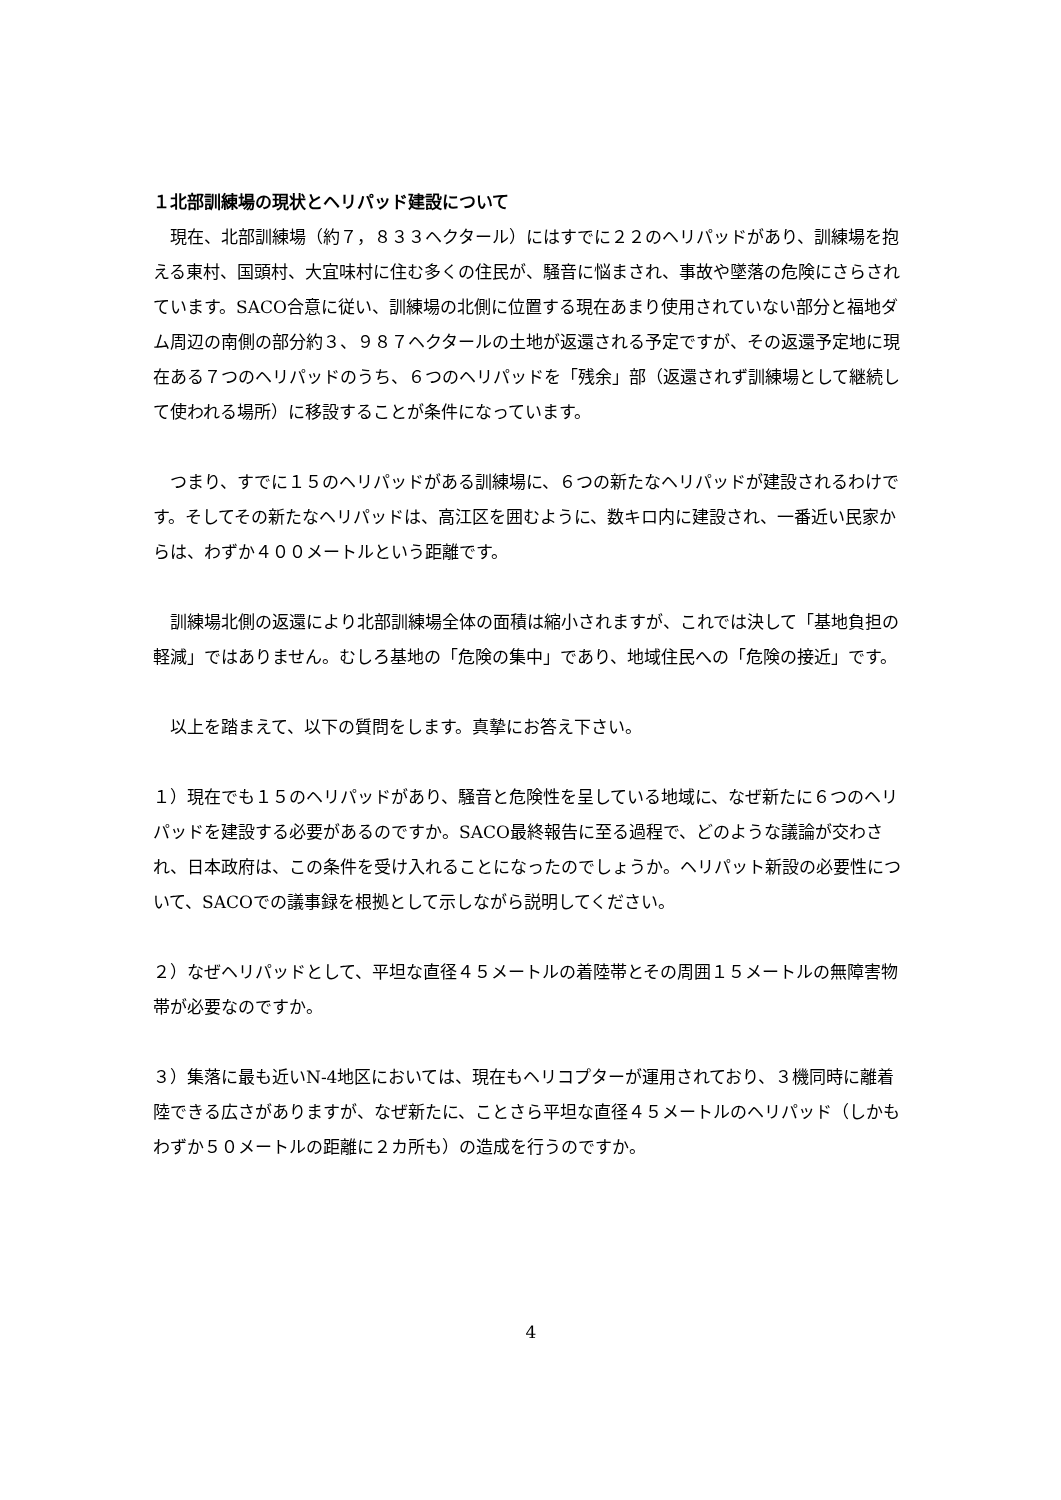１北部訓練場の現状とヘリパッド建設について
　現在、北部訓練場（約７，８３３ヘクタール）にはすでに２２のヘリパッドがあり、訓練場を抱える東村、国頭村、大宜味村に住む多くの住民が、騒音に悩まされ、事故や墜落の危険にさらされています。SACO合意に従い、訓練場の北側に位置する現在あまり使用されていない部分と福地ダム周辺の南側の部分約３、９８７ヘクタールの土地が返還される予定ですが、その返還予定地に現在ある７つのヘリパッドのうち、６つのヘリパッドを「残余」部（返還されず訓練場として継続して使われる場所）に移設することが条件になっています。
　つまり、すでに１５のヘリパッドがある訓練場に、６つの新たなヘリパッドが建設されるわけです。そしてその新たなヘリパッドは、高江区を囲むように、数キロ内に建設され、一番近い民家からは、わずか４００メートルという距離です。
　訓練場北側の返還により北部訓練場全体の面積は縮小されますが、これでは決して「基地負担の軽減」ではありません。むしろ基地の「危険の集中」であり、地域住民への「危険の接近」です。
　以上を踏まえて、以下の質問をします。真摯にお答え下さい。
１）現在でも１５のヘリパッドがあり、騒音と危険性を呈している地域に、なぜ新たに６つのヘリパッドを建設する必要があるのですか。SACO最終報告に至る過程で、どのような議論が交わされ、日本政府は、この条件を受け入れることになったのでしょうか。ヘリパット新設の必要性について、SACOでの議事録を根拠として示しながら説明してください。
２）なぜヘリパッドとして、平坦な直径４５メートルの着陸帯とその周囲１５メートルの無障害物帯が必要なのですか。
３）集落に最も近いN-4地区においては、現在もヘリコプターが運用されており、３機同時に離着陸できる広さがありますが、なぜ新たに、ことさら平坦な直径４５メートルのヘリパッド（しかもわずか５０メートルの距離に２カ所も）の造成を行うのですか。
4